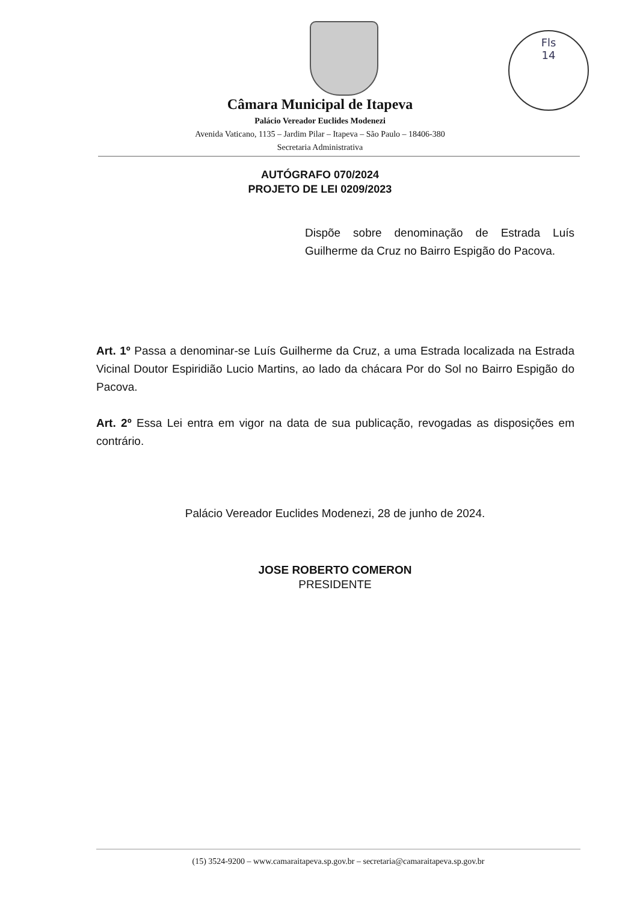Fls
14
Câmara Municipal de Itapeva
Palácio Vereador Euclides Modenezi
Avenida Vaticano, 1135 – Jardim Pilar – Itapeva – São Paulo – 18406-380
Secretaria Administrativa
AUTÓGRAFO 070/2024
PROJETO DE LEI 0209/2023
Dispõe sobre denominação de Estrada Luís Guilherme da Cruz no Bairro Espigão do Pacova.
Art. 1º Passa a denominar-se Luís Guilherme da Cruz, a uma Estrada localizada na Estrada Vicinal Doutor Espiridião Lucio Martins, ao lado da chácara Por do Sol no Bairro Espigão do Pacova.
Art. 2º Essa Lei entra em vigor na data de sua publicação, revogadas as disposições em contrário.
Palácio Vereador Euclides Modenezi, 28 de junho de 2024.
JOSE ROBERTO COMERON
PRESIDENTE
(15) 3524-9200 – www.camaraitapeva.sp.gov.br – secretaria@camaraitapeva.sp.gov.br